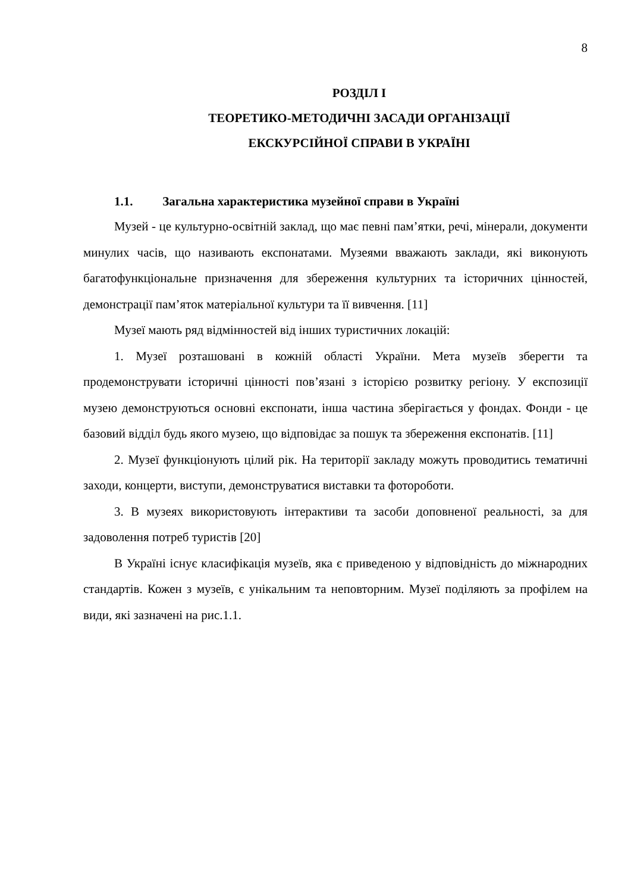8
РОЗДІЛ І
ТЕОРЕТИКО-МЕТОДИЧНІ ЗАСАДИ ОРГАНІЗАЦІЇ
ЕКСКУРСІЙНОЇ СПРАВИ В УКРАЇНІ
1.1. Загальна характеристика музейної справи в Україні
Музей - це культурно-освітній заклад, що має певні пам’ятки, речі, мінерали, документи минулих часів, що називають експонатами. Музеями вважають заклади, які виконують багатофункціональне призначення для збереження культурних та історичних цінностей, демонстрації пам’яток матеріальної культури та її вивчення. [11]
Музеї мають ряд відмінностей від інших туристичних локацій:
1. Музеї розташовані в кожній області України. Мета музеїв зберегти та продемонструвати історичні цінності пов’язані з історією розвитку регіону. У експозиції музею демонструються основні експонати, інша частина зберігається у фондах. Фонди - це базовий відділ будь якого музею, що відповідає за пошук та збереження експонатів. [11]
2. Музеї функціонують цілий рік. На території закладу можуть проводитись тематичні заходи, концерти, виступи, демонструватися виставки та фотороботи.
3. В музеях використовують інтерактиви та засоби доповненої реальності, за для задоволення потреб туристів [20]
В Україні існує класифікація музеїв, яка є приведеною у відповідність до міжнародних стандартів. Кожен з музеїв, є унікальним та неповторним. Музеї поділяють за профілем на види, які зазначені на рис.1.1.